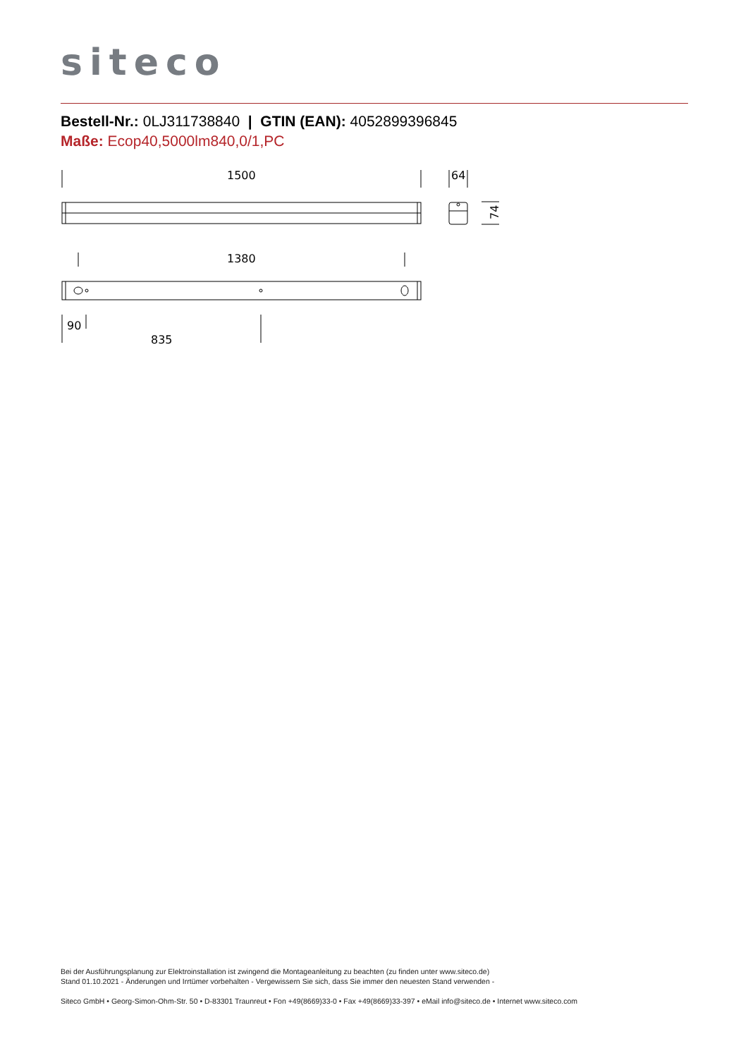siteco
Bestell-Nr.: 0LJ311738840 | GTIN (EAN): 4052899396845
Maße: Ecop40,5000lm840,0/1,PC
1500
64
74
1380
90
835
Bei der Ausführungsplanung zur Elektroinstallation ist zwingend die Montageanleitung zu beachten (zu finden unter www.siteco.de)
Stand 01.10.2021 - Änderungen und Irrtümer vorbehalten - Vergewissern Sie sich, dass Sie immer den neuesten Stand verwenden -
Siteco GmbH • Georg-Simon-Ohm-Str. 50 • D-83301 Traunreut • Fon +49(8669)33-0 • Fax +49(8669)33-397 • eMail info@siteco.de • Internet www.siteco.com